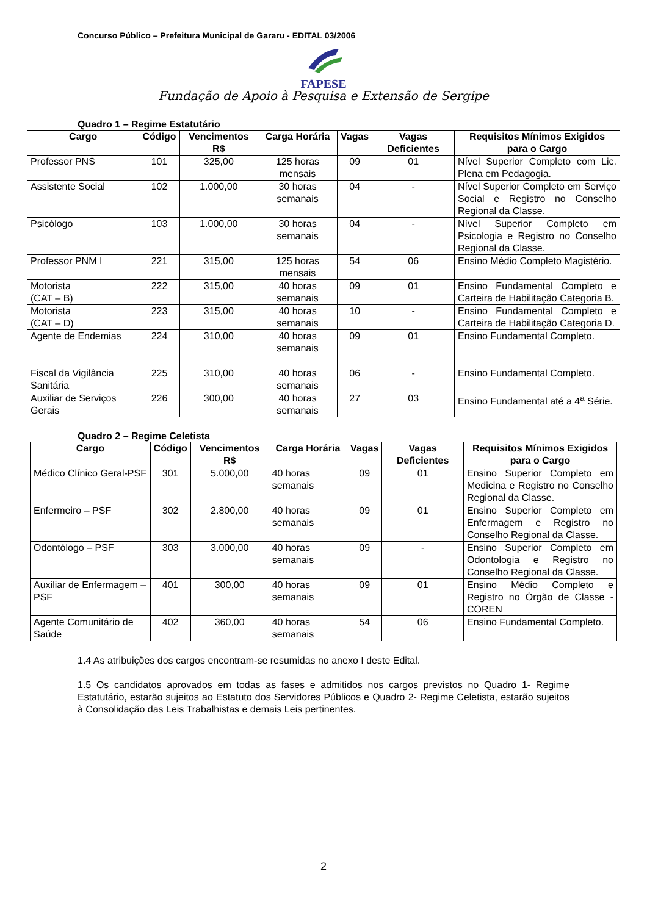Concurso Público – Prefeitura Municipal de Gararu - EDITAL 03/2006
FAPESE
Fundação de Apoio à Pesquisa e Extensão de Sergipe
Quadro 1 – Regime Estatutário
| Cargo | Código | Vencimentos R$ | Carga Horária | Vagas | Vagas Deficientes | Requisitos Mínimos Exigidos para o Cargo |
| --- | --- | --- | --- | --- | --- | --- |
| Professor PNS | 101 | 325,00 | 125 horas mensais | 09 | 01 | Nível Superior Completo com Lic. Plena em Pedagogia. |
| Assistente Social | 102 | 1.000,00 | 30 horas semanais | 04 | - | Nível Superior Completo em Serviço Social e Registro no Conselho Regional da Classe. |
| Psicólogo | 103 | 1.000,00 | 30 horas semanais | 04 | - | Nível Superior Completo em Psicologia e Registro no Conselho Regional da Classe. |
| Professor PNM I | 221 | 315,00 | 125 horas mensais | 54 | 06 | Ensino Médio Completo Magistério. |
| Motorista (CAT – B) | 222 | 315,00 | 40 horas semanais | 09 | 01 | Ensino Fundamental Completo e Carteira de Habilitação Categoria B. |
| Motorista (CAT – D) | 223 | 315,00 | 40 horas semanais | 10 | - | Ensino Fundamental Completo e Carteira de Habilitação Categoria D. |
| Agente de Endemias | 224 | 310,00 | 40 horas semanais | 09 | 01 | Ensino Fundamental Completo. |
| Fiscal da Vigilância Sanitária | 225 | 310,00 | 40 horas semanais | 06 | - | Ensino Fundamental Completo. |
| Auxiliar de Serviços Gerais | 226 | 300,00 | 40 horas semanais | 27 | 03 | Ensino Fundamental até a 4<sup>a</sup> Série. |
Quadro 2 – Regime Celetista
| Cargo | Código | Vencimentos R$ | Carga Horária | Vagas | Vagas Deficientes | Requisitos Mínimos Exigidos para o Cargo |
| --- | --- | --- | --- | --- | --- | --- |
| Médico Clínico Geral-PSF | 301 | 5.000,00 | 40 horas semanais | 09 | 01 | Ensino Superior Completo em Medicina e Registro no Conselho Regional da Classe. |
| Enfermeiro – PSF | 302 | 2.800,00 | 40 horas semanais | 09 | 01 | Ensino Superior Completo em Enfermagem e Registro no Conselho Regional da Classe. |
| Odontólogo – PSF | 303 | 3.000,00 | 40 horas semanais | 09 | - | Ensino Superior Completo em Odontologia e Registro no Conselho Regional da Classe. |
| Auxiliar de Enfermagem – PSF | 401 | 300,00 | 40 horas semanais | 09 | 01 | Ensino Médio Completo e Registro no Órgão de Classe - COREN |
| Agente Comunitário de Saúde | 402 | 360,00 | 40 horas semanais | 54 | 06 | Ensino Fundamental Completo. |
1.4 As atribuições dos cargos encontram-se resumidas no anexo I deste Edital.
1.5 Os candidatos aprovados em todas as fases e admitidos nos cargos previstos no Quadro 1- Regime Estatutário, estarão sujeitos ao Estatuto dos Servidores Públicos e Quadro 2- Regime Celetista, estarão sujeitos à Consolidação das Leis Trabalhistas e demais Leis pertinentes.
2